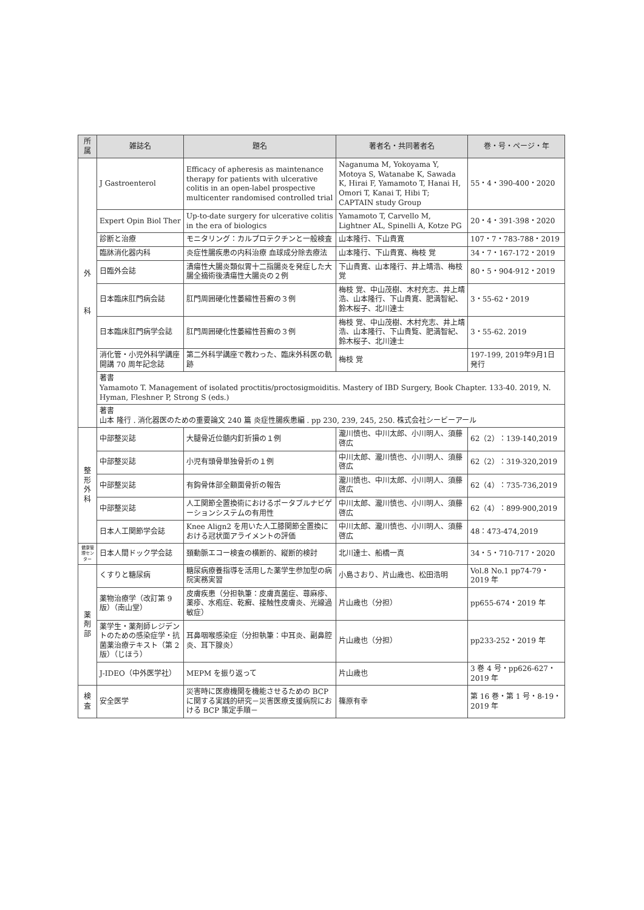| 所属 | 雑誌名 | 題名 | 著者名・共同著者名 | 巻・号・ページ・年 |
| --- | --- | --- | --- | --- |
| 外 科 | J Gastroenterol | Efficacy of apheresis as maintenance therapy for patients with ulcerative colitis in an open-label prospective multicenter randomised controlled trial | Naganuma M, Yokoyama Y, Motoya S, Watanabe K, Sawada K, Hirai F, Yamamoto T, Hanai H, Omori T, Kanai T, Hibi T; CAPTAIN study Group | 55・4・390-400・2020 |
| | Expert Opin Biol Ther | Up-to-date surgery for ulcerative colitis in the era of biologics | Yamamoto T, Carvello M, Lightner AL, Spinelli A, Kotze PG | 20・4・391-398・2020 |
| | 診断と治療 | モニタリング：カルプロテクチンと一般検査 | 山本隆行、下山貴寛 | 107・7・783-788・2019 |
| | 臨牀消化器内科 | 炎症性腸疾患の内科治療 血球成分除去療法 | 山本隆行、下山貴寛、梅枝 覚 | 34・7・167-172・2019 |
| | 日臨外会誌 | 潰瘍性大腸炎類似胃十二指腸炎を発症した大腸全摘術後潰瘍性大腸炎の２例 | 下山貴寛、山本隆行、井上靖浩、梅枝 覚 | 80・5・904-912・2019 |
| | 日本臨床肛門病会誌 | 肛門周囲硬化性萎縮性苔癬の３例 | 梅枝 覚、中山茂樹、木村充志、井上靖浩、山本隆行、下山貴寛、肥満智紀、鈴木桜子、北川達士 | 3・55-62・2019 |
| | 日本臨床肛門病学会誌 | 肛門周囲硬化性萎縮性苔癬の３例 | 梅枝 覚、中山茂樹、木村充志、井上靖浩、山本隆行、下山貴覧、肥満智紀、鈴木桜子、北川達士 | 3・55-62. 2019 |
| | 消化管・小児外科学講座 開講 70 周年記念誌 | 第二外科学講座で教わった、臨床外科医の軌跡 | 梅枝 覚 | 197-199, 2019年9月1日発行 |
| | 著書 Yamamoto T. Management of isolated proctitis/proctosigmoiditis. Mastery of IBD Surgery, Book Chapter. 133-40. 2019, N. Hyman, Fleshner P, Strong S (eds.) | | | |
| | 著書 山本 隆行 . 消化器医のための重要論文 240 篇 炎症性腸疾患編 . pp 230, 239, 245, 250. 株式会社シービーアール | | | |
| 整 形 外 科 | 中部整災誌 | 大腿骨近位髄内釘折損の１例 | 瀧川慎也、中川太郎、小川明人、須藤啓広 | 62（2）：139-140,2019 |
| | 中部整災誌 | 小児有頭骨単独骨折の１例 | 中川太郎、瀧川慎也、小川明人、須藤啓広 | 62（2）：319-320,2019 |
| | 中部整災誌 | 有鈎骨体部全額面骨折の報告 | 瀧川慎也、中川太郎、小川明人、須藤啓広 | 62（4）：735-736,2019 |
| | 中部整災誌 | 人工関節全置換術におけるポータブルナビゲーションシステムの有用性 | 中川太郎、瀧川慎也、小川明人、須藤啓広 | 62（4）：899-900,2019 |
| | 日本人工関節学会誌 | Knee Align2 を用いた人工膝関節全置換における冠状面アライメントの評価 | 中川太郎、瀧川慎也、小川明人、須藤啓広 | 48：473-474,2019 |
| 健康管理センター | 日本人間ドック学会誌 | 頚動脈エコー検査の横断的、縦断的検討 | 北川達士、船橋一真 | 34・5・710-717・2020 |
| 薬 剤 部 | くすりと糖尿病 | 糖尿病療養指導を活用した薬学生参加型の病院実務実習 | 小島さおり、片山歳也、松田浩明 | Vol.8 No.1 pp74-79・2019 年 |
| | 薬物治療学（改訂第 9 版）（南山堂） | 皮膚疾患（分担執筆：皮膚真菌症、蕁麻疹、薬疹、水疱症、乾癬、接触性皮膚炎、光線過敏症） | 片山歳也（分担） | pp655-674・2019 年 |
| | 薬学生・薬剤師レジデントのための感染症学・抗菌薬治療テキスト（第 2 版）（じほう） | 耳鼻咽喉感染症（分担執筆：中耳炎、副鼻腔炎、耳下腺炎） | 片山歳也（分担） | pp233-252・2019 年 |
| | J-IDEO（中外医学社） | MEPM を振り返って | 片山歳也 | 3 巻 4 号・pp626-627・2019 年 |
| 検 査 | 安全医学 | 災害時に医療機関を機能させるための BCP に関する実践的研究－災害医療支援病院における BCP 策定手順－ | 篠原有幸 | 第 16 巻・第 1 号・8-19・2019 年 |